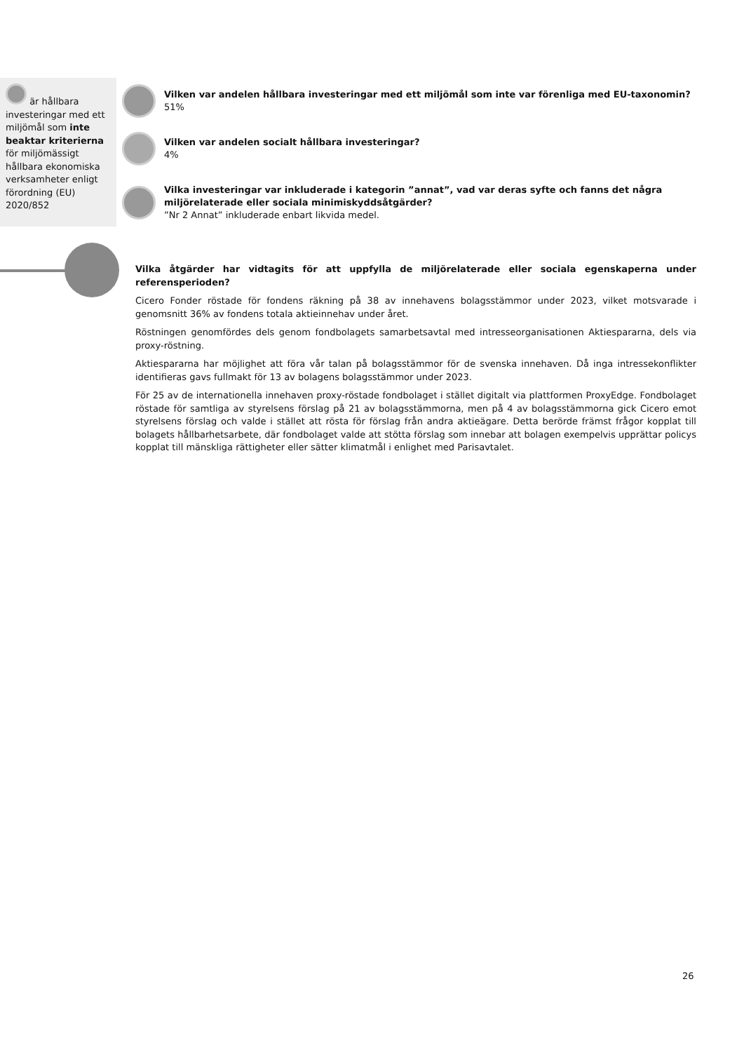är hållbara investeringar med ett miljömål som inte beaktar kriterierna för miljömässigt hållbara ekonomiska verksamheter enligt förordning (EU) 2020/852
Vilken var andelen hållbara investeringar med ett miljömål som inte var förenliga med EU-taxonomin?
51%
Vilken var andelen socialt hållbara investeringar?
4%
Vilka investeringar var inkluderade i kategorin ”annat”, vad var deras syfte och fanns det några
miljörelaterade eller sociala minimiskyddsåtgärder?
”Nr 2 Annat” inkluderade enbart likvida medel.
Vilka åtgärder har vidtagits för att uppfylla de miljörelaterade eller sociala egenskaperna under referensperioden?
Cicero Fonder röstade för fondens räkning på 38 av innehavens bolagsstämmor under 2023, vilket motsvarade i genomsnitt 36% av fondens totala aktieinnehav under året.
Röstningen genomfördes dels genom fondbolagets samarbetsavtal med intresseorganisationen Aktiespararna, dels via proxy-röstning.
Aktiespararna har möjlighet att föra vår talan på bolagsstämmor för de svenska innehaven. Då inga intressekonflikter identifieras gavs fullmakt för 13 av bolagens bolagsstämmor under 2023.
För 25 av de internationella innehaven proxy-röstade fondbolaget i stället digitalt via plattformen ProxyEdge. Fondbolaget röstade för samtliga av styrelsens förslag på 21 av bolagsstämmorna, men på 4 av bolagsstämmorna gick Cicero emot styrelsens förslag och valde i stället att rösta för förslag från andra aktieägare. Detta berörde främst frågor kopplat till bolagets hållbarhetsarbete, där fondbolaget valde att stötta förslag som innebar att bolagen exempelvis upprättar policys kopplat till mänskliga rättigheter eller sätter klimatmål i enlighet med Parisavtalet.
26